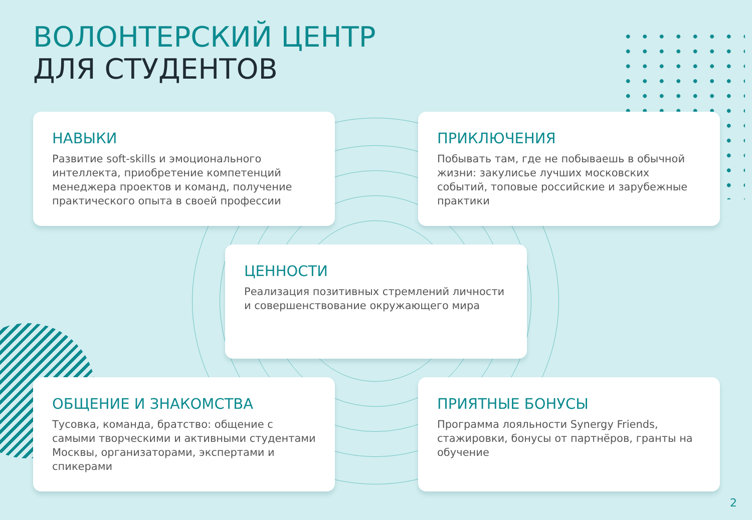ВОЛОНТЕРСКИЙ ЦЕНТР
ДЛЯ СТУДЕНТОВ
НАВЫКИ
Развитие soft-skills и эмоционального интеллекта, приобретение компетенций менеджера проектов и команд, получение практического опыта в своей профессии
ПРИКЛЮЧЕНИЯ
Побывать там, где не побываешь в обычной жизни: закулисье лучших московских событий, топовые российские и зарубежные практики
ЦЕННОСТИ
Реализация позитивных стремлений личности и совершенствование окружающего мира
ОБЩЕНИЕ И ЗНАКОМСТВА
Тусовка, команда, братство: общение с самыми творческими и активными студентами Москвы, организаторами, экспертами и спикерами
ПРИЯТНЫЕ БОНУСЫ
Программа лояльности Synergy Friends, стажировки, бонусы от партнёров, гранты на обучение
2